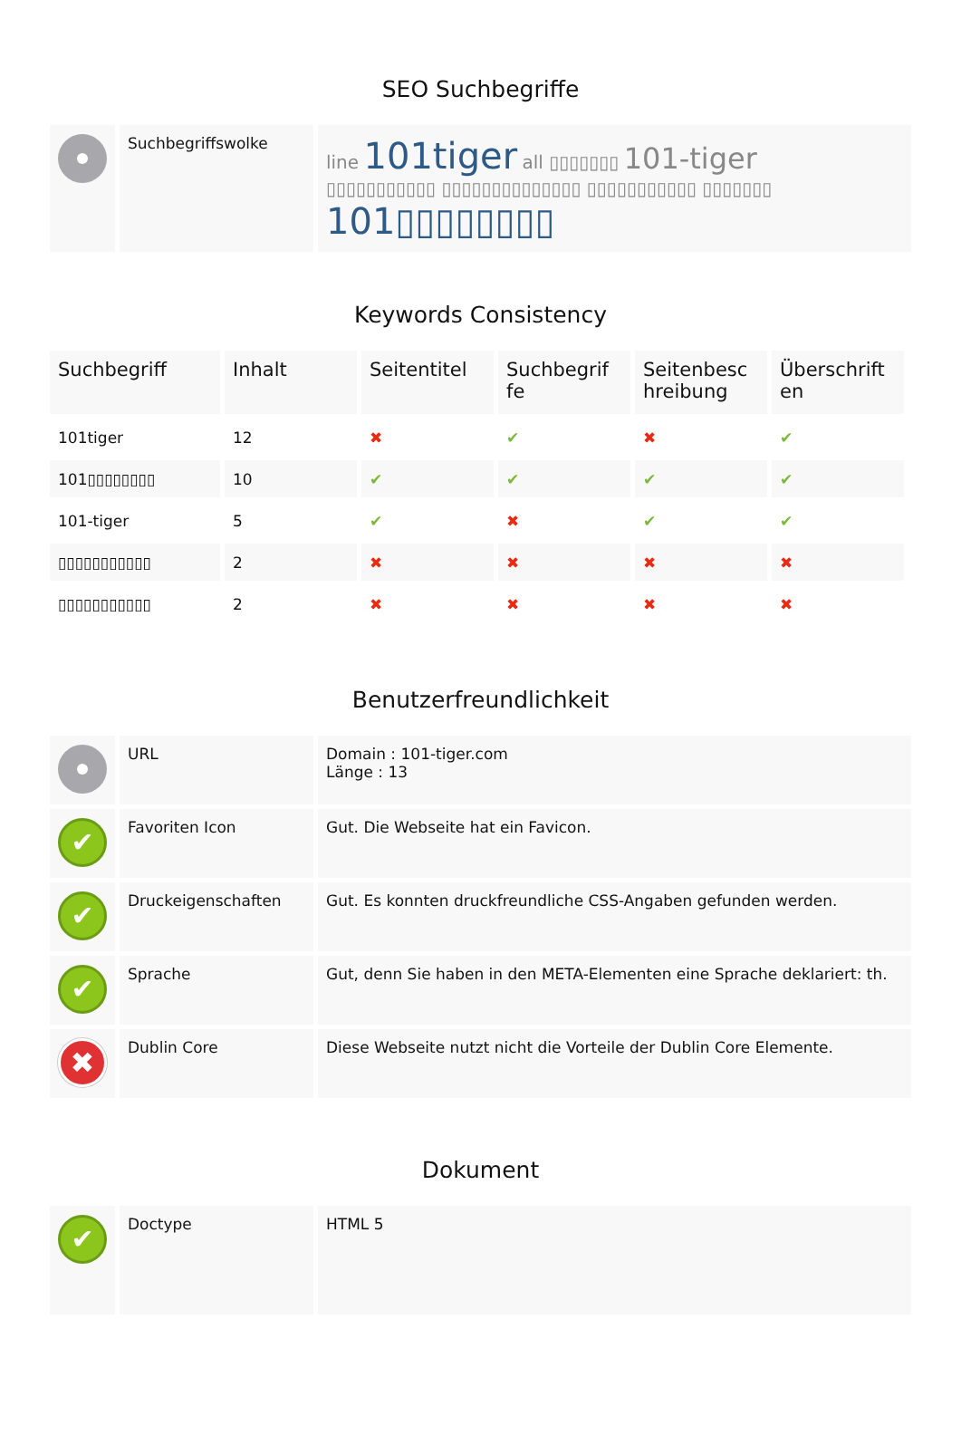SEO Suchbegriffe
| | Suchbegriffswolke | line 101tiger all ▯▯▯▯▯▯▯ 101-tiger ▯▯▯▯▯▯▯▯▯▯▯ ▯▯▯▯▯▯▯▯▯▯▯▯▯▯ ▯▯▯▯▯▯▯▯▯▯▯ ▯▯▯▯▯▯▯ 101▯▯▯▯▯▯▯▯ |
Keywords Consistency
| Suchbegriff | Inhalt | Seitentitel | Suchbegrif fe | Seitenbesc hreibung | Überschrift en |
| --- | --- | --- | --- | --- | --- |
| 101tiger | 12 | ✖ | ✔ | ✖ | ✔ |
| 101▯▯▯▯▯▯▯▯ | 10 | ✔ | ✔ | ✔ | ✔ |
| 101-tiger | 5 | ✔ | ✖ | ✔ | ✔ |
| ▯▯▯▯▯▯▯▯▯▯▯ | 2 | ✖ | ✖ | ✖ | ✖ |
| ▯▯▯▯▯▯▯▯▯▯▯ | 2 | ✖ | ✖ | ✖ | ✖ |
Benutzerfreundlichkeit
| | URL | Domain : 101-tiger.com Länge : 13 |
| ✔ | Favoriten Icon | Gut. Die Webseite hat ein Favicon. |
| ✔ | Druckeigenschaften | Gut. Es konnten druckfreundliche CSS-Angaben gefunden werden. |
| ✔ | Sprache | Gut, denn Sie haben in den META-Elementen eine Sprache deklariert: th. |
| ✖ | Dublin Core | Diese Webseite nutzt nicht die Vorteile der Dublin Core Elemente. |
Dokument
| ✔ | Doctype | HTML 5 |